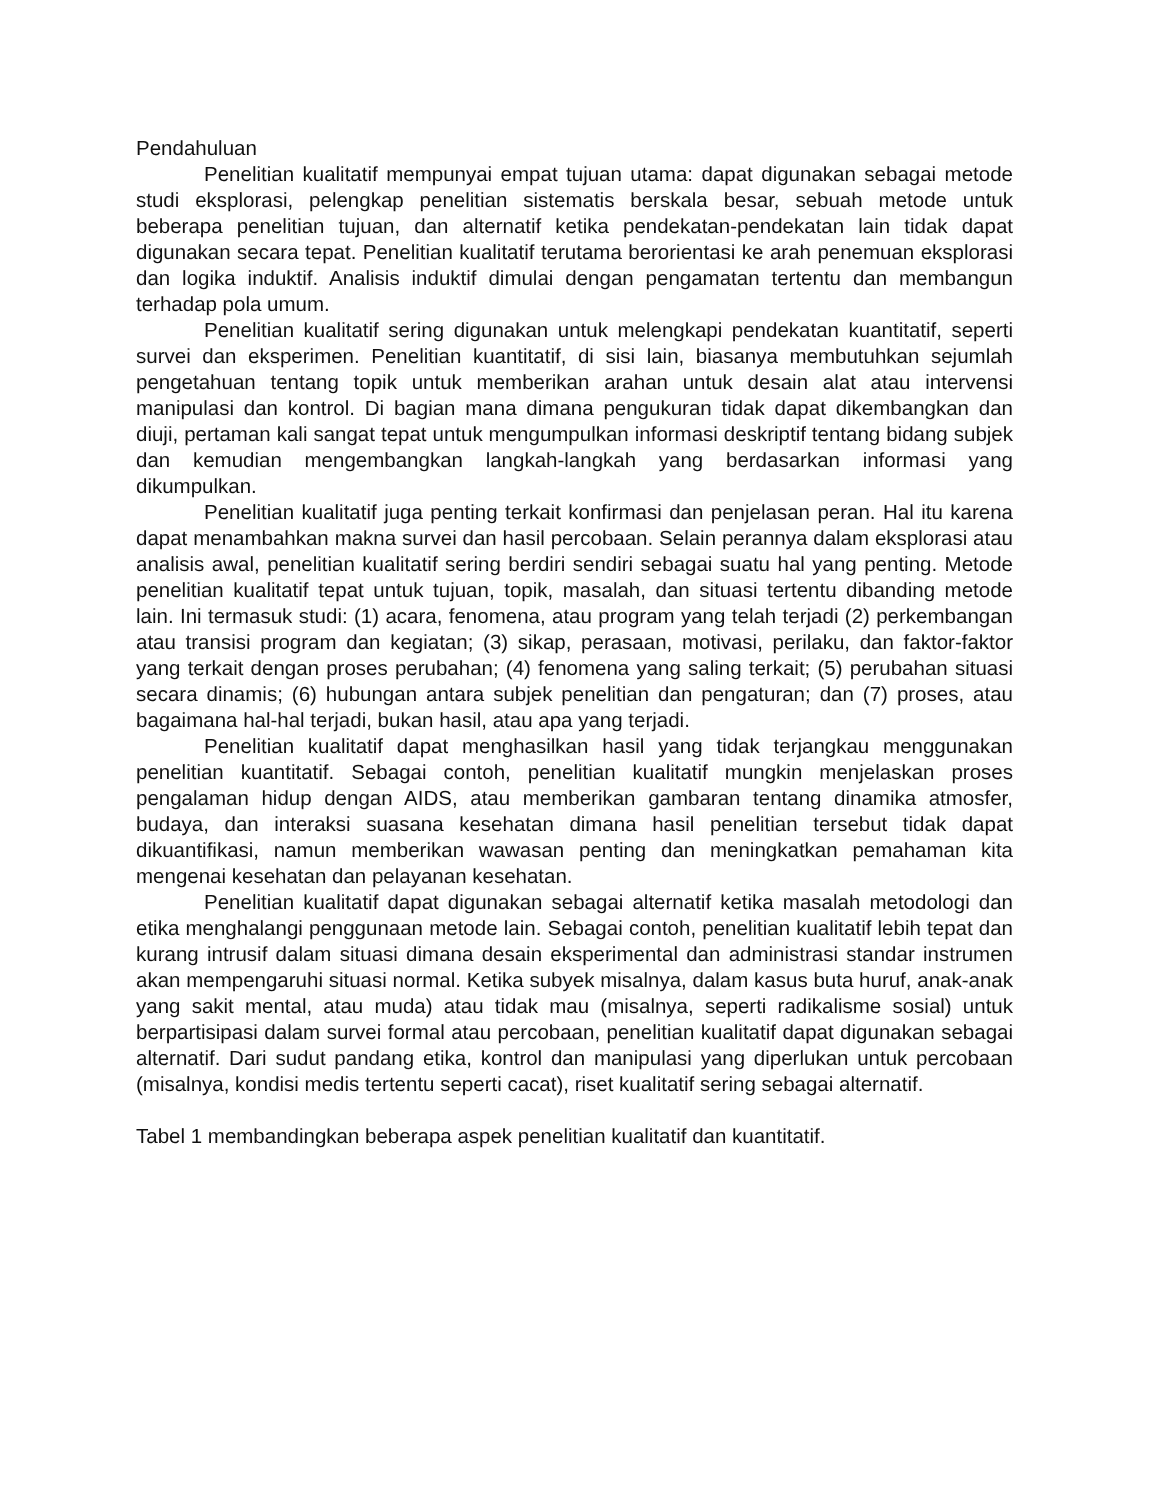Pendahuluan
Penelitian kualitatif mempunyai empat tujuan utama: dapat digunakan sebagai metode studi eksplorasi, pelengkap penelitian sistematis berskala besar, sebuah metode untuk beberapa penelitian tujuan, dan alternatif ketika pendekatan-pendekatan lain tidak dapat digunakan secara tepat. Penelitian kualitatif terutama berorientasi ke arah penemuan eksplorasi dan logika induktif. Analisis induktif dimulai dengan pengamatan tertentu dan membangun terhadap pola umum.
Penelitian kualitatif sering digunakan untuk melengkapi pendekatan kuantitatif, seperti survei dan eksperimen. Penelitian kuantitatif, di sisi lain, biasanya membutuhkan sejumlah pengetahuan tentang topik untuk memberikan arahan untuk desain alat atau intervensi manipulasi dan kontrol. Di bagian mana dimana pengukuran tidak dapat dikembangkan dan diuji, pertaman kali sangat tepat untuk mengumpulkan informasi deskriptif tentang bidang subjek dan kemudian mengembangkan langkah-langkah yang berdasarkan informasi yang dikumpulkan.
Penelitian kualitatif juga penting terkait konfirmasi dan penjelasan peran. Hal itu karena dapat menambahkan makna survei dan hasil percobaan. Selain perannya dalam eksplorasi atau analisis awal, penelitian kualitatif sering berdiri sendiri sebagai suatu hal yang penting. Metode penelitian kualitatif tepat untuk tujuan, topik, masalah, dan situasi tertentu dibanding metode lain. Ini termasuk studi: (1) acara, fenomena, atau program yang telah terjadi (2) perkembangan atau transisi program dan kegiatan; (3) sikap, perasaan, motivasi, perilaku, dan faktor-faktor yang terkait dengan proses perubahan; (4) fenomena yang saling terkait; (5) perubahan situasi secara dinamis; (6) hubungan antara subjek penelitian dan pengaturan; dan (7) proses, atau bagaimana hal-hal terjadi, bukan hasil, atau apa yang terjadi.
Penelitian kualitatif dapat menghasilkan hasil yang tidak terjangkau menggunakan penelitian kuantitatif. Sebagai contoh, penelitian kualitatif mungkin menjelaskan proses pengalaman hidup dengan AIDS, atau memberikan gambaran tentang dinamika atmosfer, budaya, dan interaksi suasana kesehatan dimana hasil penelitian tersebut tidak dapat dikuantifikasi, namun memberikan wawasan penting dan meningkatkan pemahaman kita mengenai kesehatan dan pelayanan kesehatan.
Penelitian kualitatif dapat digunakan sebagai alternatif ketika masalah metodologi dan etika menghalangi penggunaan metode lain. Sebagai contoh, penelitian kualitatif lebih tepat dan kurang intrusif dalam situasi dimana desain eksperimental dan administrasi standar instrumen akan mempengaruhi situasi normal. Ketika subyek misalnya, dalam kasus buta huruf, anak-anak yang sakit mental, atau muda) atau tidak mau (misalnya, seperti radikalisme sosial) untuk berpartisipasi dalam survei formal atau percobaan, penelitian kualitatif dapat digunakan sebagai alternatif. Dari sudut pandang etika, kontrol dan manipulasi yang diperlukan untuk percobaan (misalnya, kondisi medis tertentu seperti cacat), riset kualitatif sering sebagai alternatif.
Tabel 1 membandingkan beberapa aspek penelitian kualitatif dan kuantitatif.